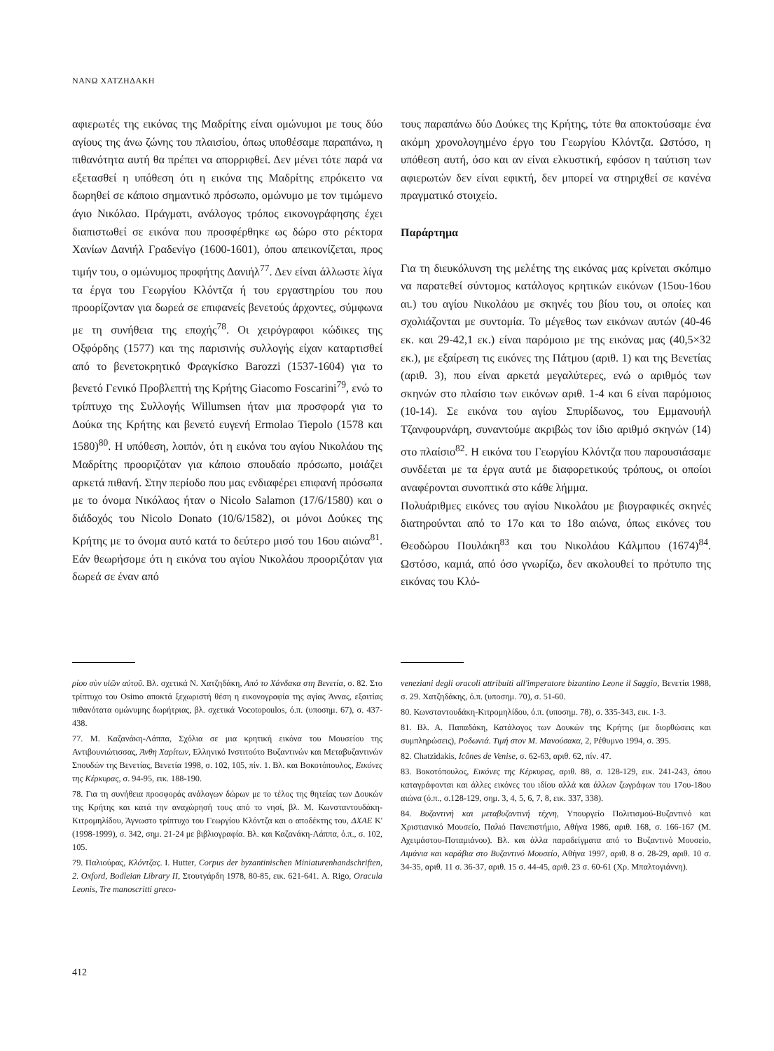ΝΑΝΩ ΧΑΤΖΗΔΑΚΗ
αφιερωτές της εικόνας της Μαδρίτης είναι ομώνυμοι με τους δύο αγίους της άνω ζώνης του πλαισίου, όπως υποθέσαμε παραπάνω, η πιθανότητα αυτή θα πρέπει να απορριφθεί. Δεν μένει τότε παρά να εξετασθεί η υπόθεση ότι η εικόνα της Μαδρίτης επρόκειτο να δωρηθεί σε κάποιο σημαντικό πρόσωπο, ομώνυμο με τον τιμώμενο άγιο Νικόλαο. Πράγματι, ανάλογος τρόπος εικονογράφησης έχει διαπιστωθεί σε εικόνα που προσφέρθηκε ως δώρο στο ρέκτορα Χανίων Δανιήλ Γραδενίγο (1600-1601), όπου απεικονίζεται, προς τιμήν του, ο ομώνυμος προφήτης Δανιήλ<sup>77</sup>. Δεν είναι άλλωστε λίγα τα έργα του Γεωργίου Κλόντζα ή του εργαστηρίου του που προορίζονταν για δωρεά σε επιφανείς βενετούς άρχοντες, σύμφωνα με τη συνήθεια της εποχής<sup>78</sup>. Οι χειρόγραφοι κώδικες της Οξφόρδης (1577) και της παρισινής συλλογής είχαν καταρτισθεί από το βενετοκρητικό Φραγκίσκο Barozzi (1537-1604) για το βενετό Γενικό Προβλεπτή της Κρήτης Giacomo Foscarini<sup>79</sup>, ενώ το τρίπτυχο της Συλλογής Willumsen ήταν μια προσφορά για το Δούκα της Κρήτης και βενετό ευγενή Ermolao Tiepolo (1578 και 1580)<sup>80</sup>. Η υπόθεση, λοιπόν, ότι η εικόνα του αγίου Νικολάου της Μαδρίτης προοριζόταν για κάποιο σπουδαίο πρόσωπο, μοιάζει αρκετά πιθανή. Στην περίοδο που μας ενδιαφέρει επιφανή πρόσωπα με το όνομα Νικόλαος ήταν ο Nicolo Salamon (17/6/1580) και ο διάδοχός του Nicolo Donato (10/6/1582), οι μόνοι Δούκες της Κρήτης με το όνομα αυτό κατά το δεύτερο μισό του 16ου αιώνα<sup>81</sup>. Εάν θεωρήσομε ότι η εικόνα του αγίου Νικολάου προοριζόταν για δωρεά σε έναν από
τους παραπάνω δύο Δούκες της Κρήτης, τότε θα αποκτούσαμε ένα ακόμη χρονολογημένο έργο του Γεωργίου Κλόντζα. Ωστόσο, η υπόθεση αυτή, όσο και αν είναι ελκυστική, εφόσον η ταύτιση των αφιερωτών δεν είναι εφικτή, δεν μπορεί να στηριχθεί σε κανένα πραγματικό στοιχείο.
Παράρτημα
Για τη διευκόλυνση της μελέτης της εικόνας μας κρίνεται σκόπιμο να παρατεθεί σύντομος κατάλογος κρητικών εικόνων (15ου-16ου αι.) του αγίου Νικολάου με σκηνές του βίου του, οι οποίες και σχολιάζονται με συντομία. Το μέγεθος των εικόνων αυτών (40-46 εκ. και 29-42,1 εκ.) είναι παρόμοιο με της εικόνας μας (40,5×32 εκ.), με εξαίρεση τις εικόνες της Πάτμου (αριθ. 1) και της Βενετίας (αριθ. 3), που είναι αρκετά μεγαλύτερες, ενώ ο αριθμός των σκηνών στο πλαίσιο των εικόνων αριθ. 1-4 και 6 είναι παρόμοιος (10-14). Σε εικόνα του αγίου Σπυρίδωνος, του Εμμανουήλ Τζανφουρνάρη, συναντούμε ακριβώς τον ίδιο αριθμό σκηνών (14) στο πλαίσιο<sup>82</sup>. Η εικόνα του Γεωργίου Κλόντζα που παρουσιάσαμε συνδέεται με τα έργα αυτά με διαφορετικούς τρόπους, οι οποίοι αναφέρονται συνοπτικά στο κάθε λήμμα.
Πολυάριθμες εικόνες του αγίου Νικολάου με βιογραφικές σκηνές διατηρούνται από το 17ο και το 18ο αιώνα, όπως εικόνες του Θεοδώρου Πουλάκη<sup>83</sup> και του Νικολάου Κάλμπου (1674)<sup>84</sup>. Ωστόσο, καμιά, από όσο γνωρίζω, δεν ακολουθεί το πρότυπο της εικόνας του Κλό-
ρίου σὺν υἱῶν αὐτοῦ. Βλ. σχετικά Ν. Χατζηδάκη, Από το Χάνδακα στη Βενετία, σ. 82. Στο τρίπτυχο του Osimo αποκτά ξεχωριστή θέση η εικονογραφία της αγίας Άννας, εξαιτίας πιθανότατα ομώνυμης δωρήτριας, βλ. σχετικά Vocotopoulos, ό.π. (υποσημ. 67), σ. 437-438.
77. Μ. Καζανάκη-Λάππα, Σχόλια σε μια κρητική εικόνα του Μουσείου της Αντιβουνιώτισσας, Άνθη Χαρίτων, Ελληνικό Ινστιτούτο Βυζαντινών και Μεταβυζαντινών Σπουδών της Βενετίας, Βενετία 1998, σ. 102, 105, πίν. 1. Βλ. και Βοκοτόπουλος, Εικόνες της Κέρκυρας, σ. 94-95, εικ. 188-190.
78. Για τη συνήθεια προσφοράς ανάλογων δώρων με το τέλος της θητείας των Δουκών της Κρήτης και κατά την αναχώρησή τους από το νησί, βλ. Μ. Κωνσταντουδάκη-Κιτρομηλίδου, Άγνωστο τρίπτυχο του Γεωργίου Κλόντζα και ο αποδέκτης του, ΔΧΑΕ Κ' (1998-1999), σ. 342, σημ. 21-24 με βιβλιογραφία. Βλ. και Καζανάκη-Λάππα, ό.π., σ. 102, 105.
79. Παλιούρας, Κλόντζας. I. Hutter, Corpus der byzantinischen Miniaturenhandschriften, 2. Oxford, Bodleian Library II, Στουτγάρδη 1978, 80-85, εικ. 621-641. A. Rigo, Oracula Leonis, Tre manoscritti greco-
veneziani degli oracoli attribuiti all'imperatore bizantino Leone il Saggio, Βενετία 1988, σ. 29. Χατζηδάκης, ό.π. (υποσημ. 70), σ. 51-60.
80. Κωνσταντουδάκη-Κιτρομηλίδου, ό.π. (υποσημ. 78), σ. 335-343, εικ. 1-3.
81. Βλ. Α. Παπαδάκη, Κατάλογος των Δουκών της Κρήτης (με διορθώσεις και συμπληρώσεις), Ροδωνιά. Τιμή στον Μ. Μανούσακα, 2, Ρέθυμνο 1994, σ. 395.
82. Chatzidakis, Icônes de Venise, σ. 62-63, αριθ. 62, πίν. 47.
83. Βοκοτόπουλος, Εικόνες της Κέρκυρας, αριθ. 88, σ. 128-129, εικ. 241-243, όπου καταγράφονται και άλλες εικόνες του ιδίου αλλά και άλλων ζωγράφων του 17ου-18ου αιώνα (ό.π., σ.128-129, σημ. 3, 4, 5, 6, 7, 8, εικ. 337, 338).
84. Βυζαντινή και μεταβυζαντινή τέχνη, Υπουργείο Πολιτισμού-Βυζαντινό και Χριστιανικό Μουσείο, Παλιό Πανεπιστήμιο, Αθήνα 1986, αριθ. 168, σ. 166-167 (Μ. Αχειμάστου-Ποταμιάνου). Βλ. και άλλα παραδείγματα από το Βυζαντινό Μουσείο, Λιμάνια και καράβια στο Βυζαντινό Μουσείο, Αθήνα 1997, αριθ. 8 σ. 28-29, αριθ. 10 σ. 34-35, αριθ. 11 σ. 36-37, αριθ. 15 σ. 44-45, αριθ. 23 σ. 60-61 (Χρ. Μπαλτογιάννη).
412